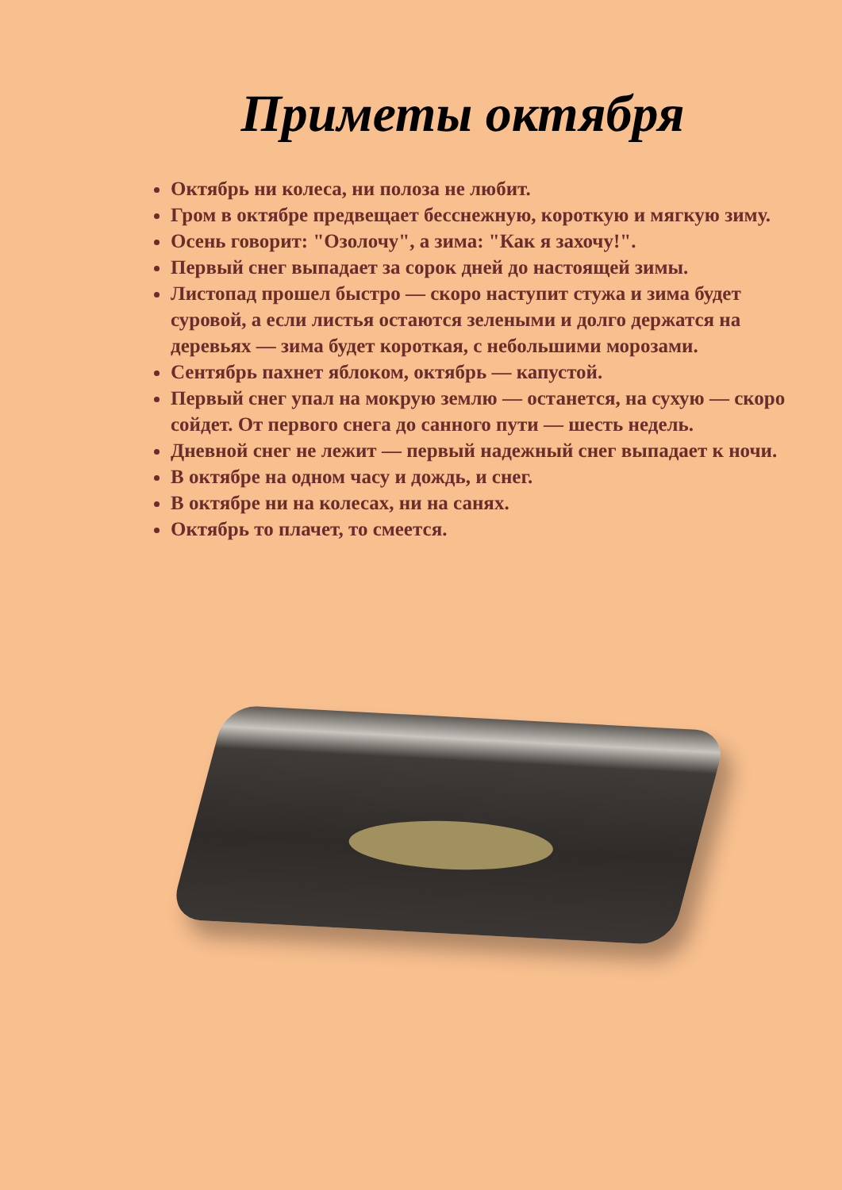Приметы октября
Октябрь ни колеса, ни полоза не любит.
Гром в октябре предвещает бесснежную, короткую и мягкую зиму.
Осень говорит: "Озолочу", а зима: "Как я захочу!".
Первый снег выпадает за сорок дней до настоящей зимы.
Листопад прошел быстро — скоро наступит стужа и зима будет суровой, а если листья остаются зелеными и долго держатся на деревьях — зима будет короткая, с небольшими морозами.
Сентябрь пахнет яблоком, октябрь — капустой.
Первый снег упал на мокрую землю — останется, на сухую — скоро сойдет. От первого снега до санного пути — шесть недель.
Дневной снег не лежит — первый надежный снег выпадает к ночи.
В октябре на одном часу и дождь, и снег.
В октябре ни на колесах, ни на санях.
Октябрь то плачет, то смеется.